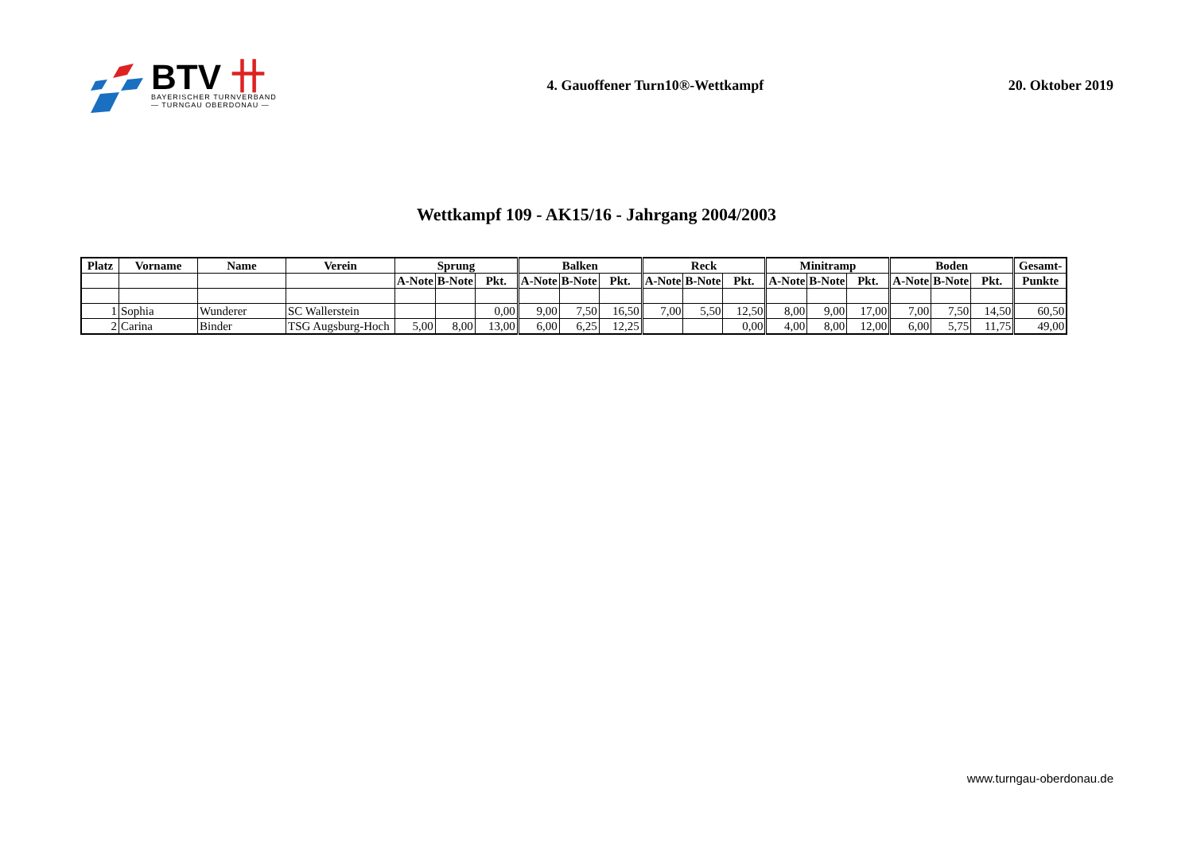BTV 卄
BAYERISCHER TURNVERBAND
— TURNGAU OBERDONAU —
4. Gauoffener Turn10®-Wettkampf
20. Oktober 2019
Wettkampf 109 - AK15/16 - Jahrgang 2004/2003
| Platz | Vorname | Name | Verein | Sprung | | | Balken | | | Reck | | | Minitramp | | | Boden | | | Gesamt- |
| --- | --- | --- | --- | --- | --- | --- | --- | --- | --- | --- | --- | --- | --- | --- | --- | --- | --- | --- | --- |
| | | | | A-Note | B-Note | Pkt. | A-Note | B-Note | Pkt. | A-Note | B-Note | Pkt. | A-Note | B-Note | Pkt. | A-Note | B-Note | Pkt. | Punkte |
| 1 | Sophia | Wunderer | SC Wallerstein | | | 0,00 | 9,00 | 7,50 | 16,50 | 7,00 | 5,50 | 12,50 | 8,00 | 9,00 | 17,00 | 7,00 | 7,50 | 14,50 | 60,50 |
| 2 | Carina | Binder | TSG Augsburg-Hoch | 5,00 | 8,00 | 13,00 | 6,00 | 6,25 | 12,25 | | | 0,00 | 4,00 | 8,00 | 12,00 | 6,00 | 5,75 | 11,75 | 49,00 |
www.turngau-oberdonau.de